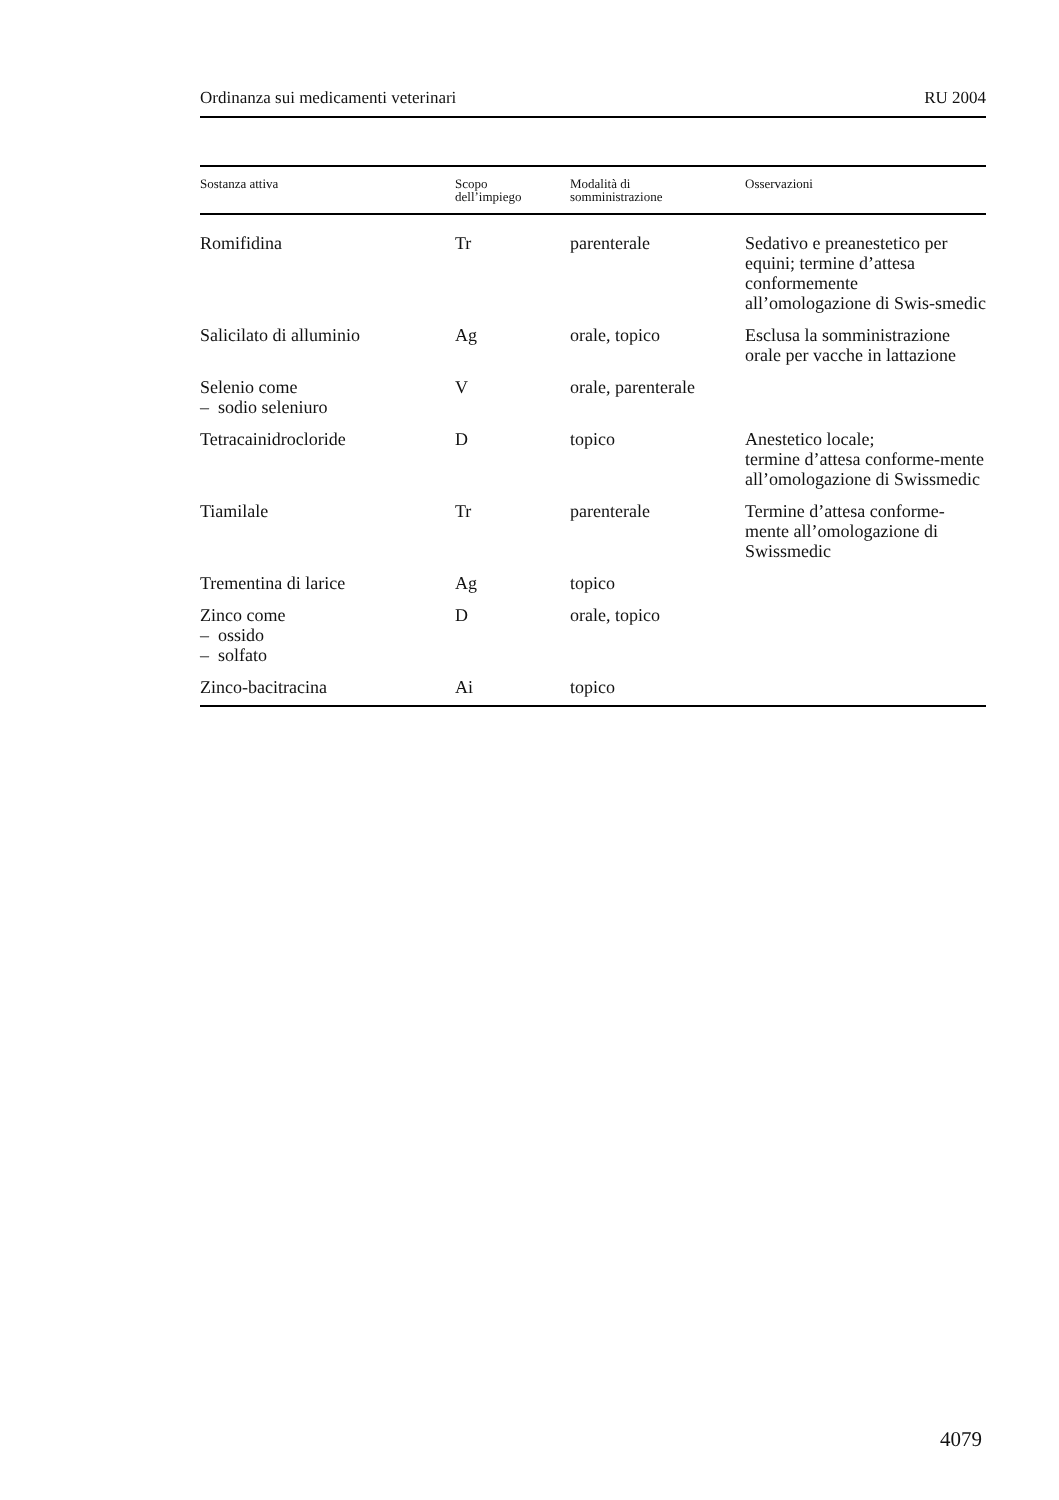Ordinanza sui medicamenti veterinari RU 2004
| Sostanza attiva | Scopo dell’impiego | Modalità di somministrazione | Osservazioni |
| --- | --- | --- | --- |
| Romifidina | Tr | parenterale | Sedativo e preanestetico per equini; termine d’attesa conformemente all’omologazione di Swis-smedic |
| Salicilato di alluminio | Ag | orale, topico | Esclusa la somministrazione orale per vacche in lattazione |
| Selenio come – sodio seleniuro | V | orale, parenterale | |
| Tetracainidrocloride | D | topico | Anestetico locale; termine d’attesa conforme-mente all’omologazione di Swissmedic |
| Tiamilale | Tr | parenterale | Termine d’attesa conforme-mente all’omologazione di Swissmedic |
| Trementina di larice | Ag | topico | |
| Zinco come – ossido – solfato | D | orale, topico | |
| Zinco-bacitracina | Ai | topico | |
4079